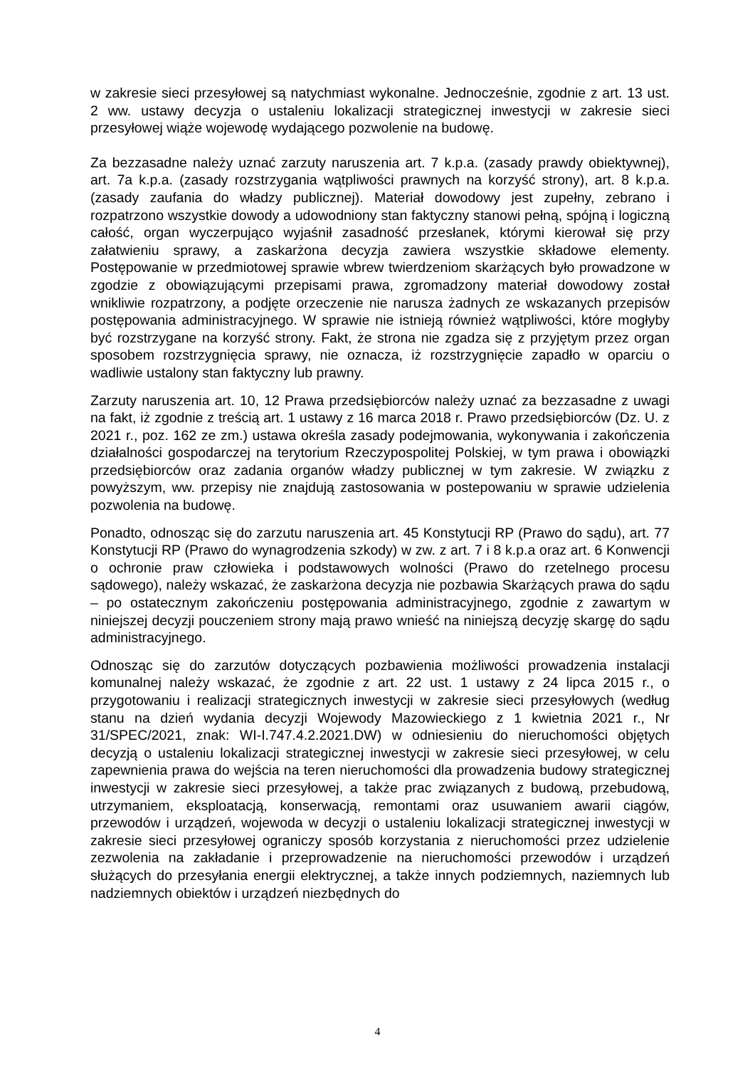w zakresie sieci przesyłowej są natychmiast wykonalne. Jednocześnie, zgodnie z art. 13 ust. 2 ww. ustawy decyzja o ustaleniu lokalizacji strategicznej inwestycji w zakresie sieci przesyłowej wiąże wojewodę wydającego pozwolenie na budowę.
Za bezzasadne należy uznać zarzuty naruszenia art. 7 k.p.a. (zasady prawdy obiektywnej), art. 7a k.p.a. (zasady rozstrzygania wątpliwości prawnych na korzyść strony), art. 8 k.p.a. (zasady zaufania do władzy publicznej). Materiał dowodowy jest zupełny, zebrano i rozpatrzono wszystkie dowody a udowodniony stan faktyczny stanowi pełną, spójną i logiczną całość, organ wyczerpująco wyjaśnił zasadność przesłanek, którymi kierował się przy załatwieniu sprawy, a zaskarżona decyzja zawiera wszystkie składowe elementy. Postępowanie w przedmiotowej sprawie wbrew twierdzeniom skarżących było prowadzone w zgodzie z obowiązującymi przepisami prawa, zgromadzony materiał dowodowy został wnikliwie rozpatrzony, a podjęte orzeczenie nie narusza żadnych ze wskazanych przepisów postępowania administracyjnego. W sprawie nie istnieją również wątpliwości, które mogłyby być rozstrzygane na korzyść strony. Fakt, że strona nie zgadza się z przyjętym przez organ sposobem rozstrzygnięcia sprawy, nie oznacza, iż rozstrzygnięcie zapadło w oparciu o wadliwie ustalony stan faktyczny lub prawny.
Zarzuty naruszenia art. 10, 12 Prawa przedsiębiorców należy uznać za bezzasadne z uwagi na fakt, iż zgodnie z treścią art. 1 ustawy z 16 marca 2018 r. Prawo przedsiębiorców (Dz. U. z 2021 r., poz. 162 ze zm.) ustawa określa zasady podejmowania, wykonywania i zakończenia działalności gospodarczej na terytorium Rzeczypospolitej Polskiej, w tym prawa i obowiązki przedsiębiorców oraz zadania organów władzy publicznej w tym zakresie. W związku z powyższym, ww. przepisy nie znajdują zastosowania w postepowaniu w sprawie udzielenia pozwolenia na budowę.
Ponadto, odnosząc się do zarzutu naruszenia art. 45 Konstytucji RP (Prawo do sądu), art. 77 Konstytucji RP (Prawo do wynagrodzenia szkody) w zw. z art. 7 i 8 k.p.a oraz art. 6 Konwencji o ochronie praw człowieka i podstawowych wolności (Prawo do rzetelnego procesu sądowego), należy wskazać, że zaskarżona decyzja nie pozbawia Skarżących prawa do sądu – po ostatecznym zakończeniu postępowania administracyjnego, zgodnie z zawartym w niniejszej decyzji pouczeniem strony mają prawo wnieść na niniejszą decyzję skargę do sądu administracyjnego.
Odnosząc się do zarzutów dotyczących pozbawienia możliwości prowadzenia instalacji komunalnej należy wskazać, że zgodnie z art. 22 ust. 1 ustawy z 24 lipca 2015 r., o przygotowaniu i realizacji strategicznych inwestycji w zakresie sieci przesyłowych (według stanu na dzień wydania decyzji Wojewody Mazowieckiego z 1 kwietnia 2021 r., Nr 31/SPEC/2021, znak: WI-I.747.4.2.2021.DW) w odniesieniu do nieruchomości objętych decyzją o ustaleniu lokalizacji strategicznej inwestycji w zakresie sieci przesyłowej, w celu zapewnienia prawa do wejścia na teren nieruchomości dla prowadzenia budowy strategicznej inwestycji w zakresie sieci przesyłowej, a także prac związanych z budową, przebudową, utrzymaniem, eksploatacją, konserwacją, remontami oraz usuwaniem awarii ciągów, przewodów i urządzeń, wojewoda w decyzji o ustaleniu lokalizacji strategicznej inwestycji w zakresie sieci przesyłowej ograniczy sposób korzystania z nieruchomości przez udzielenie zezwolenia na zakładanie i przeprowadzenie na nieruchomości przewodów i urządzeń służących do przesyłania energii elektrycznej, a także innych podziemnych, naziemnych lub nadziemnych obiektów i urządzeń niezbędnych do
4